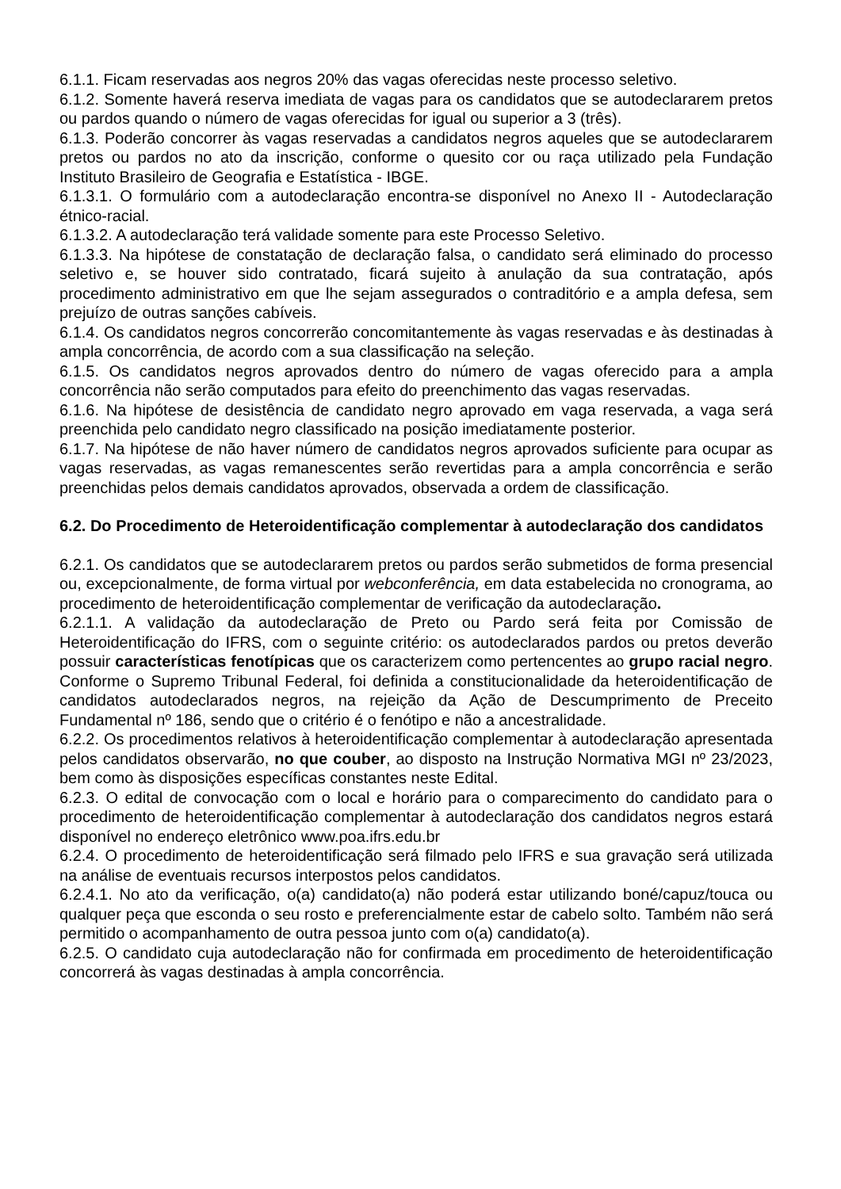6.1.1. Ficam reservadas aos negros 20% das vagas oferecidas neste processo seletivo.
6.1.2. Somente haverá reserva imediata de vagas para os candidatos que se autodeclararem pretos ou pardos quando o número de vagas oferecidas for igual ou superior a 3 (três).
6.1.3. Poderão concorrer às vagas reservadas a candidatos negros aqueles que se autodeclararem pretos ou pardos no ato da inscrição, conforme o quesito cor ou raça utilizado pela Fundação Instituto Brasileiro de Geografia e Estatística - IBGE.
6.1.3.1. O formulário com a autodeclaração encontra-se disponível no Anexo II - Autodeclaração étnico-racial.
6.1.3.2. A autodeclaração terá validade somente para este Processo Seletivo.
6.1.3.3. Na hipótese de constatação de declaração falsa, o candidato será eliminado do processo seletivo e, se houver sido contratado, ficará sujeito à anulação da sua contratação, após procedimento administrativo em que lhe sejam assegurados o contraditório e a ampla defesa, sem prejuízo de outras sanções cabíveis.
6.1.4. Os candidatos negros concorrerão concomitantemente às vagas reservadas e às destinadas à ampla concorrência, de acordo com a sua classificação na seleção.
6.1.5. Os candidatos negros aprovados dentro do número de vagas oferecido para a ampla concorrência não serão computados para efeito do preenchimento das vagas reservadas.
6.1.6. Na hipótese de desistência de candidato negro aprovado em vaga reservada, a vaga será preenchida pelo candidato negro classificado na posição imediatamente posterior.
6.1.7. Na hipótese de não haver número de candidatos negros aprovados suficiente para ocupar as vagas reservadas, as vagas remanescentes serão revertidas para a ampla concorrência e serão preenchidas pelos demais candidatos aprovados, observada a ordem de classificação.
6.2. Do Procedimento de Heteroidentificação complementar à autodeclaração dos candidatos
6.2.1. Os candidatos que se autodeclararem pretos ou pardos serão submetidos de forma presencial ou, excepcionalmente, de forma virtual por webconferência, em data estabelecida no cronograma, ao procedimento de heteroidentificação complementar de verificação da autodeclaração.
6.2.1.1. A validação da autodeclaração de Preto ou Pardo será feita por Comissão de Heteroidentificação do IFRS, com o seguinte critério: os autodeclarados pardos ou pretos deverão possuir características fenotípicas que os caracterizem como pertencentes ao grupo racial negro. Conforme o Supremo Tribunal Federal, foi definida a constitucionalidade da heteroidentificação de candidatos autodeclarados negros, na rejeição da Ação de Descumprimento de Preceito Fundamental nº 186, sendo que o critério é o fenótipo e não a ancestralidade.
6.2.2. Os procedimentos relativos à heteroidentificação complementar à autodeclaração apresentada pelos candidatos observarão, no que couber, ao disposto na Instrução Normativa MGI nº 23/2023, bem como às disposições específicas constantes neste Edital.
6.2.3. O edital de convocação com o local e horário para o comparecimento do candidato para o procedimento de heteroidentificação complementar à autodeclaração dos candidatos negros estará disponível no endereço eletrônico www.poa.ifrs.edu.br
6.2.4. O procedimento de heteroidentificação será filmado pelo IFRS e sua gravação será utilizada na análise de eventuais recursos interpostos pelos candidatos.
6.2.4.1. No ato da verificação, o(a) candidato(a) não poderá estar utilizando boné/capuz/touca ou qualquer peça que esconda o seu rosto e preferencialmente estar de cabelo solto. Também não será permitido o acompanhamento de outra pessoa junto com o(a) candidato(a).
6.2.5. O candidato cuja autodeclaração não for confirmada em procedimento de heteroidentificação concorrerá às vagas destinadas à ampla concorrência.